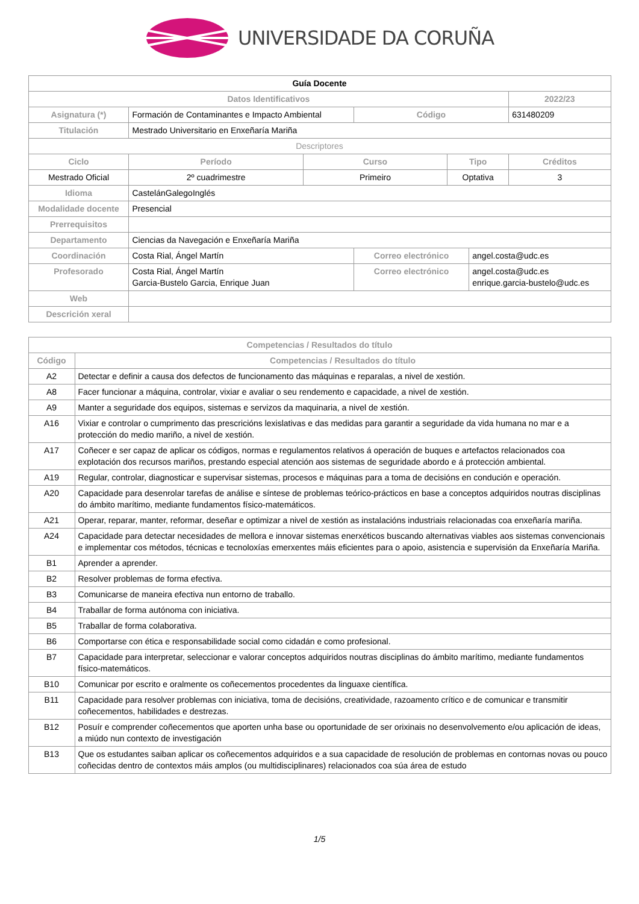UNIVERSIDADE DA CORUÑA
| Guía Docente | | | | | | |
| --- | --- | --- | --- | --- | --- | --- |
| Datos Identificativos | | | | | | 2022/23 |
| Asignatura (*) | Formación de Contaminantes e Impacto Ambiental | | Código | | | 631480209 |
| Titulación | Mestrado Universitario en Enxeñaría Mariña | | | | | |
| Descriptores | | | | | | |
| Ciclo | Período | Curso | | Tipo | | Créditos |
| Mestrado Oficial | 2º cuadrimestre | Primeiro | | Optativa | | 3 |
| Idioma | CastelánGalegoInglés | | | | | |
| Modalidade docente | Presencial | | | | | |
| Prerrequisitos | | | | | | |
| Departamento | Ciencias da Navegación e Enxeñaría Mariña | | | | | |
| Coordinación | Costa Rial, Ángel Martín | | Correo electrónico | | angel.costa@udc.es | |
| Profesorado | Costa Rial, Ángel Martín Garcia-Bustelo Garcia, Enrique Juan | | Correo electrónico | | angel.costa@udc.es enrique.garcia-bustelo@udc.es | |
| Web | | | | | | |
| Descrición xeral | | | | | | |
| Competencias / Resultados do título | |
| --- | --- |
| Código | Competencias / Resultados do título |
| A2 | Detectar e definir a causa dos defectos de funcionamento das máquinas e reparalas, a nivel de xestión. |
| A8 | Facer funcionar a máquina, controlar, vixiar e avaliar o seu rendemento e capacidade, a nivel de xestión. |
| A9 | Manter a seguridade dos equipos, sistemas e servizos da maquinaria, a nivel de xestión. |
| A16 | Vixiar e controlar o cumprimento das prescricións lexislativas e das medidas para garantir a seguridade da vida humana no mar e a protección do medio mariño, a nivel de xestión. |
| A17 | Coñecer e ser capaz de aplicar os códigos, normas e regulamentos relativos á operación de buques e artefactos relacionados coa explotación dos recursos mariños, prestando especial atención aos sistemas de seguridade abordo e á protección ambiental. |
| A19 | Regular, controlar, diagnosticar e supervisar sistemas, procesos e máquinas para a toma de decisións en condución e operación. |
| A20 | Capacidade para desenrolar tarefas de análise e síntese de problemas teórico-prácticos en base a conceptos adquiridos noutras disciplinas do ámbito marítimo, mediante fundamentos físico-matemáticos. |
| A21 | Operar, reparar, manter, reformar, deseñar e optimizar a nivel de xestión as instalacións industriais relacionadas coa enxeñaría mariña. |
| A24 | Capacidade para detectar necesidades de mellora e innovar sistemas enerxéticos buscando alternativas viables aos sistemas convencionais e implementar cos métodos, técnicas e tecnoloxías emerxentes máis eficientes para o apoio, asistencia e supervisión da Enxeñaría Mariña. |
| B1 | Aprender a aprender. |
| B2 | Resolver problemas de forma efectiva. |
| B3 | Comunicarse de maneira efectiva nun entorno de traballo. |
| B4 | Traballar de forma autónoma con iniciativa. |
| B5 | Traballar de forma colaborativa. |
| B6 | Comportarse con ética e responsabilidade social como cidadán e como profesional. |
| B7 | Capacidade para interpretar, seleccionar e valorar conceptos adquiridos noutras disciplinas do ámbito marítimo, mediante fundamentos físico-matemáticos. |
| B10 | Comunicar por escrito e oralmente os coñecementos procedentes da linguaxe científica. |
| B11 | Capacidade para resolver problemas con iniciativa, toma de decisións, creatividade, razoamento crítico e de comunicar e transmitir coñecementos, habilidades e destrezas. |
| B12 | Posuír e comprender coñecementos que aporten unha base ou oportunidade de ser orixinais no desenvolvemento e/ou aplicación de ideas, a miúdo nun contexto de investigación |
| B13 | Que os estudantes saiban aplicar os coñecementos adquiridos e a sua capacidade de resolución de problemas en contornas novas ou pouco coñecidas dentro de contextos máis amplos (ou multidisciplinares) relacionados coa súa área de estudo |
1/5